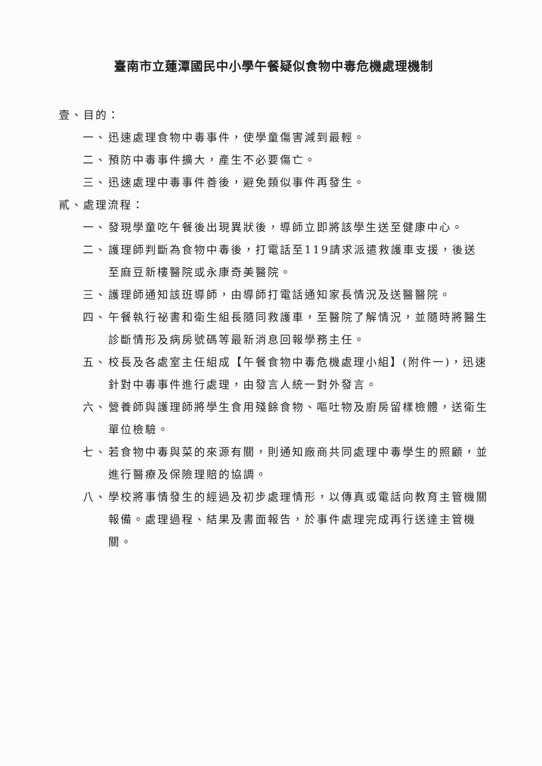臺南市立蓮潭國民中小學午餐疑似食物中毒危機處理機制
壹、目的：
一、 迅速處理食物中毒事件，使學童傷害減到最輕。
二、 預防中毒事件擴大，產生不必要傷亡。
三、 迅速處理中毒事件善後，避免類似事件再發生。
貳、處理流程：
一、 發現學童吃午餐後出現異狀後，導師立即將該學生送至健康中心。
二、 護理師判斷為食物中毒後，打電話至119請求派遣救護車支援，後送至麻豆新樓醫院或永康奇美醫院。
三、 護理師通知該班導師，由導師打電話通知家長情況及送醫醫院。
四、 午餐執行祕書和衛生組長隨同救護車，至醫院了解情況，並隨時將醫生診斷情形及病房號碼等最新消息回報學務主任。
五、 校長及各處室主任組成【午餐食物中毒危機處理小組】(附件一)，迅速針對中毒事件進行處理，由發言人統一對外發言。
六、 營養師與護理師將學生食用殘餘食物、嘔吐物及廚房留樣檢體，送衛生單位檢驗。
七、 若食物中毒與菜的來源有關，則通知廠商共同處理中毒學生的照顧，並進行醫療及保險理賠的協調。
八、 學校將事情發生的經過及初步處理情形，以傳真或電話向教育主管機關報備。處理過程、結果及書面報告，於事件處理完成再行送達主管機關。